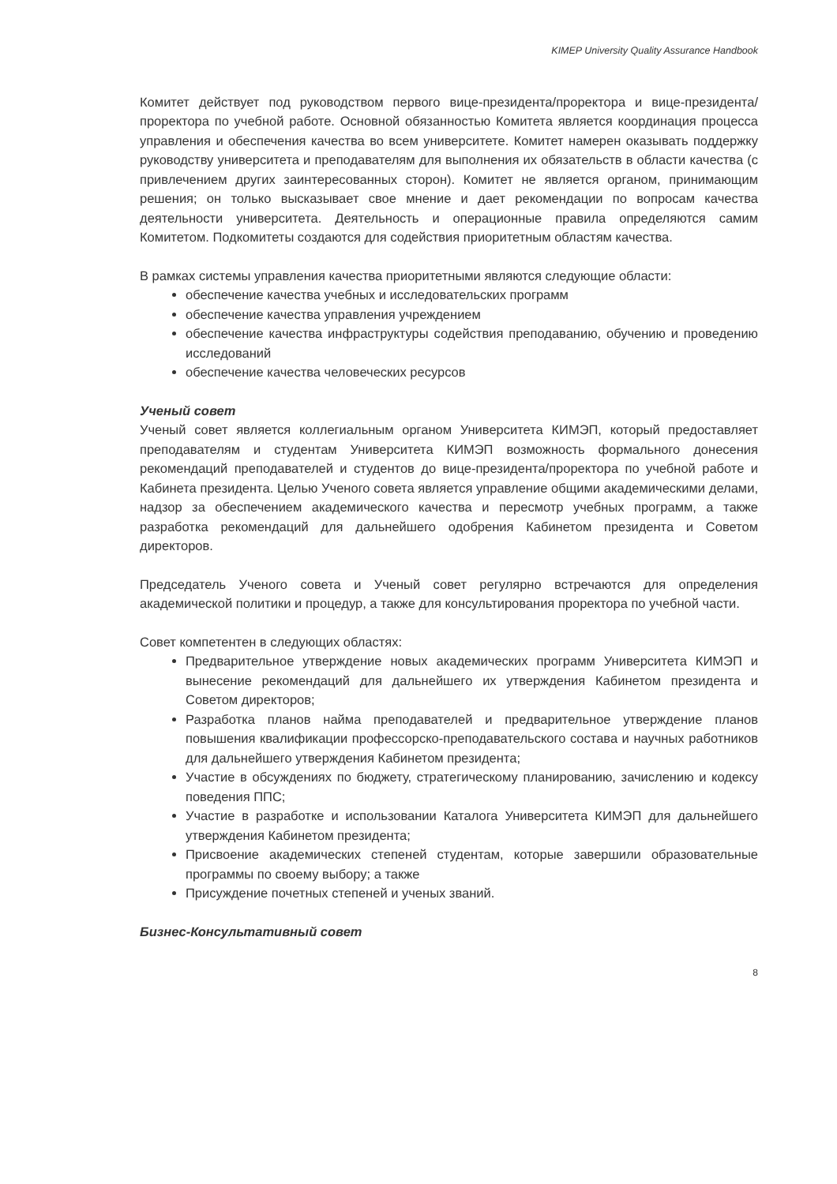KIMEP University Quality Assurance Handbook
Комитет действует под руководством первого вице-президента/проректора и вице-президента/проректора по учебной работе. Основной обязанностью Комитета является координация процесса управления и обеспечения качества во всем университете. Комитет намерен оказывать поддержку руководству университета и преподавателям для выполнения их обязательств в области качества (с привлечением других заинтересованных сторон). Комитет не является органом, принимающим решения; он только высказывает свое мнение и дает рекомендации по вопросам качества деятельности университета. Деятельность и операционные правила определяются самим Комитетом. Подкомитеты создаются для содействия приоритетным областям качества.
В рамках системы управления качества приоритетными являются следующие области:
обеспечение качества учебных и исследовательских программ
обеспечение качества управления учреждением
обеспечение качества инфраструктуры содействия преподаванию, обучению и проведению исследований
обеспечение качества человеческих ресурсов
Ученый совет
Ученый совет является коллегиальным органом Университета КИМЭП, который предоставляет преподавателям и студентам Университета КИМЭП возможность формального донесения рекомендаций преподавателей и студентов до вице-президента/проректора по учебной работе и Кабинета президента. Целью Ученого совета является управление общими академическими делами, надзор за обеспечением академического качества и пересмотр учебных программ, а также разработка рекомендаций для дальнейшего одобрения Кабинетом президента и Советом директоров.
Председатель Ученого совета и Ученый совет регулярно встречаются для определения академической политики и процедур, а также для консультирования проректора по учебной части.
Совет компетентен в следующих областях:
Предварительное утверждение новых академических программ Университета КИМЭП и вынесение рекомендаций для дальнейшего их утверждения Кабинетом президента и Советом директоров;
Разработка планов найма преподавателей и предварительное утверждение планов повышения квалификации профессорско-преподавательского состава и научных работников для дальнейшего утверждения Кабинетом президента;
Участие в обсуждениях по бюджету, стратегическому планированию, зачислению и кодексу поведения ППС;
Участие в разработке и использовании Каталога Университета КИМЭП для дальнейшего утверждения Кабинетом президента;
Присвоение академических степеней студентам, которые завершили образовательные программы по своему выбору; а также
Присуждение почетных степеней и ученых званий.
Бизнес-Консультативный совет
8